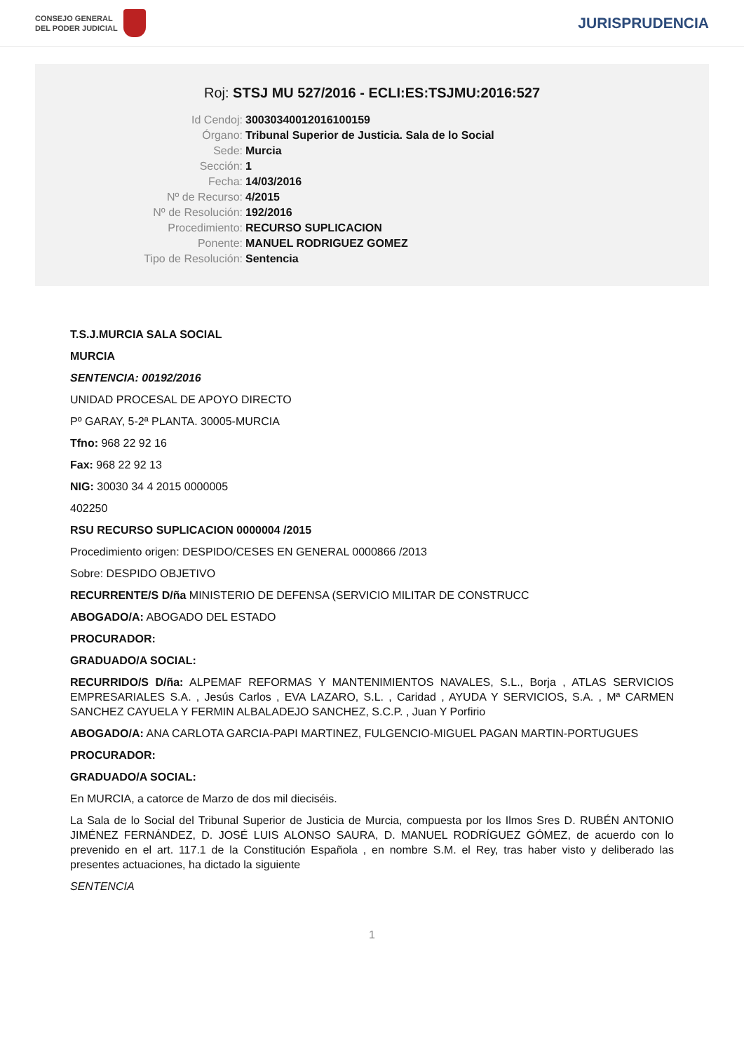CONSEJO GENERAL
DEL PODER JUDICIAL
JURISPRUDENCIA
Roj: STSJ MU 527/2016 - ECLI:ES:TSJMU:2016:527
Id Cendoj:
30030340012016100159
Órgano:
Tribunal Superior de Justicia. Sala de lo Social
Sede:
Murcia
Sección:
1
Fecha:
14/03/2016
Nº de Recurso:
4/2015
Nº de Resolución:
192/2016
Procedimiento:
RECURSO SUPLICACION
Ponente:
MANUEL RODRIGUEZ GOMEZ
Tipo de Resolución:
Sentencia
T.S.J.MURCIA SALA SOCIAL
MURCIA
SENTENCIA: 00192/2016
UNIDAD PROCESAL DE APOYO DIRECTO
Pº GARAY, 5-2ª PLANTA. 30005-MURCIA
Tfno: 968 22 92 16
Fax: 968 22 92 13
NIG: 30030 34 4 2015 0000005
402250
RSU RECURSO SUPLICACION 0000004 /2015
Procedimiento origen: DESPIDO/CESES EN GENERAL 0000866 /2013
Sobre: DESPIDO OBJETIVO
RECURRENTE/S D/ña MINISTERIO DE DEFENSA (SERVICIO MILITAR DE CONSTRUCC
ABOGADO/A: ABOGADO DEL ESTADO
PROCURADOR:
GRADUADO/A SOCIAL:
RECURRIDO/S D/ña: ALPEMAF REFORMAS Y MANTENIMIENTOS NAVALES, S.L., Borja , ATLAS SERVICIOS EMPRESARIALES S.A. , Jesús Carlos , EVA LAZARO, S.L. , Caridad , AYUDA Y SERVICIOS, S.A. , Mª CARMEN SANCHEZ CAYUELA Y FERMIN ALBALADEJO SANCHEZ, S.C.P. , Juan Y Porfirio
ABOGADO/A: ANA CARLOTA GARCIA-PAPI MARTINEZ, FULGENCIO-MIGUEL PAGAN MARTIN-PORTUGUES
PROCURADOR:
GRADUADO/A SOCIAL:
En MURCIA, a catorce de Marzo de dos mil dieciséis.
La Sala de lo Social del Tribunal Superior de Justicia de Murcia, compuesta por los Ilmos Sres D. RUBÉN ANTONIO JIMÉNEZ FERNÁNDEZ, D. JOSÉ LUIS ALONSO SAURA, D. MANUEL RODRÍGUEZ GÓMEZ, de acuerdo con lo prevenido en el art. 117.1 de la Constitución Española , en nombre S.M. el Rey, tras haber visto y deliberado las presentes actuaciones, ha dictado la siguiente
SENTENCIA
1